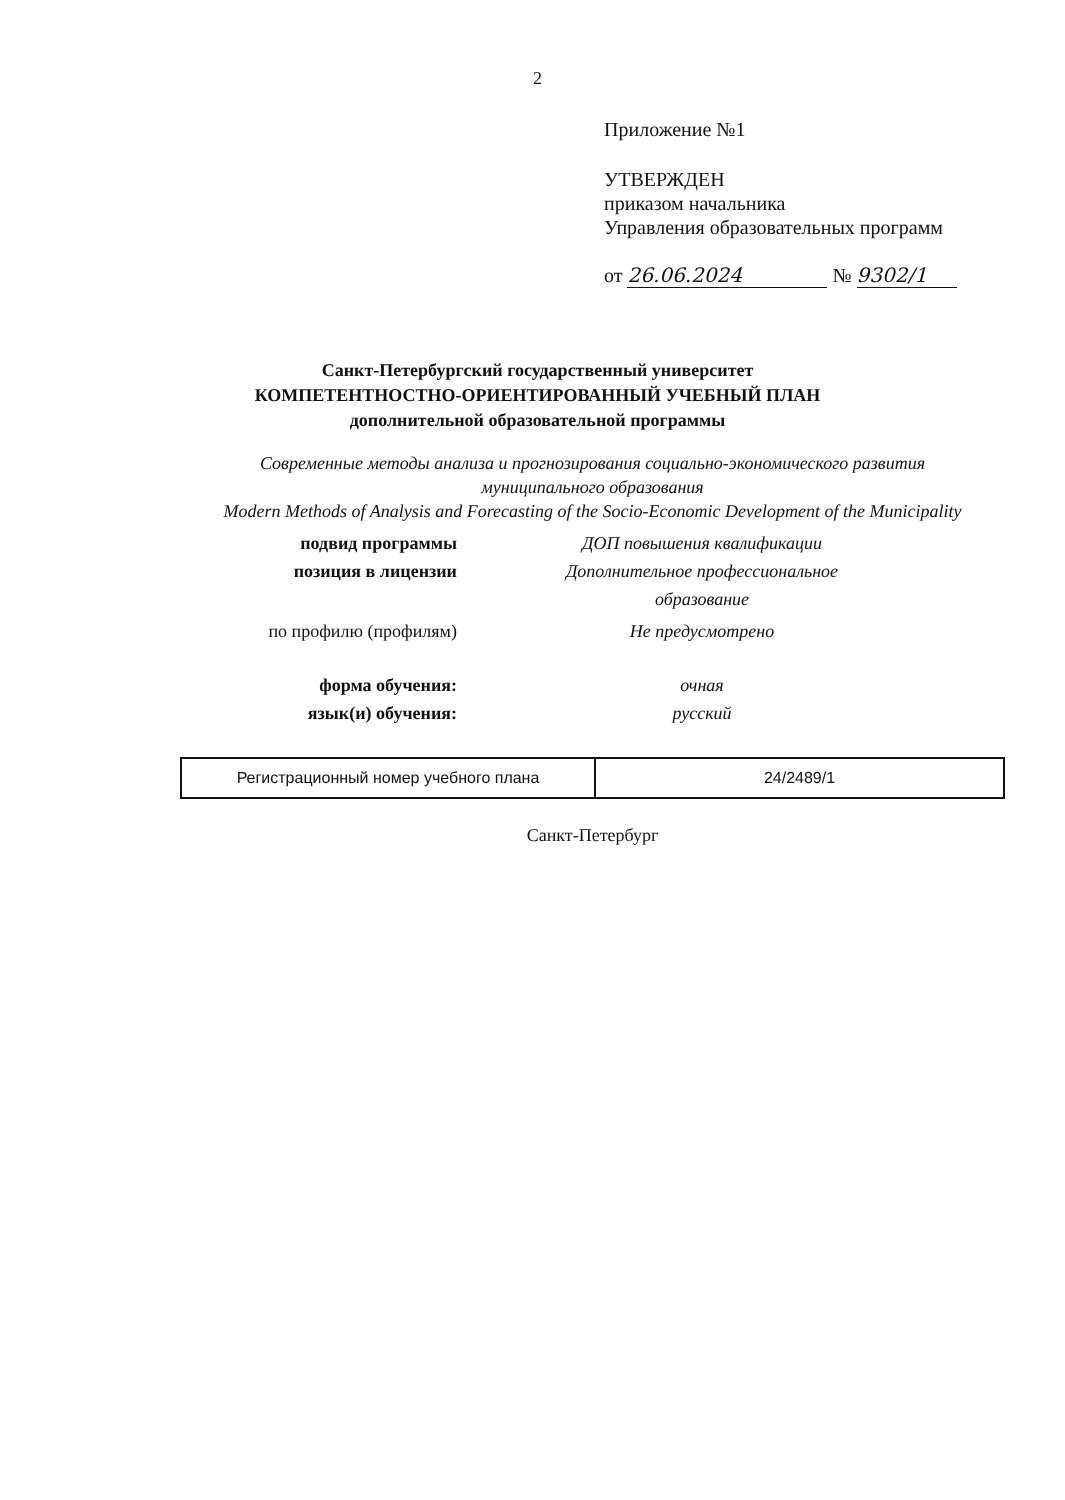2
Приложение №1
УТВЕРЖДЕН
приказом начальника
Управления образовательных программ
от 26.06.2024 № 9302/1
Санкт-Петербургский государственный университет
КОМПЕТЕНТНОСТНО-ОРИЕНТИРОВАННЫЙ УЧЕБНЫЙ ПЛАН
дополнительной образовательной программы
Современные методы анализа и прогнозирования социально-экономического развития
муниципального образования
Modern Methods of Analysis and Forecasting of the Socio-Economic Development of the Municipality
подвид программы
ДОП повышения квалификации
позиция в лицензии
Дополнительное профессиональное образование
по профилю (профилям)
Не предусмотрено
форма обучения:
очная
язык(и) обучения:
русский
| Регистрационный номер учебного плана | 24/2489/1 |
Санкт-Петербург